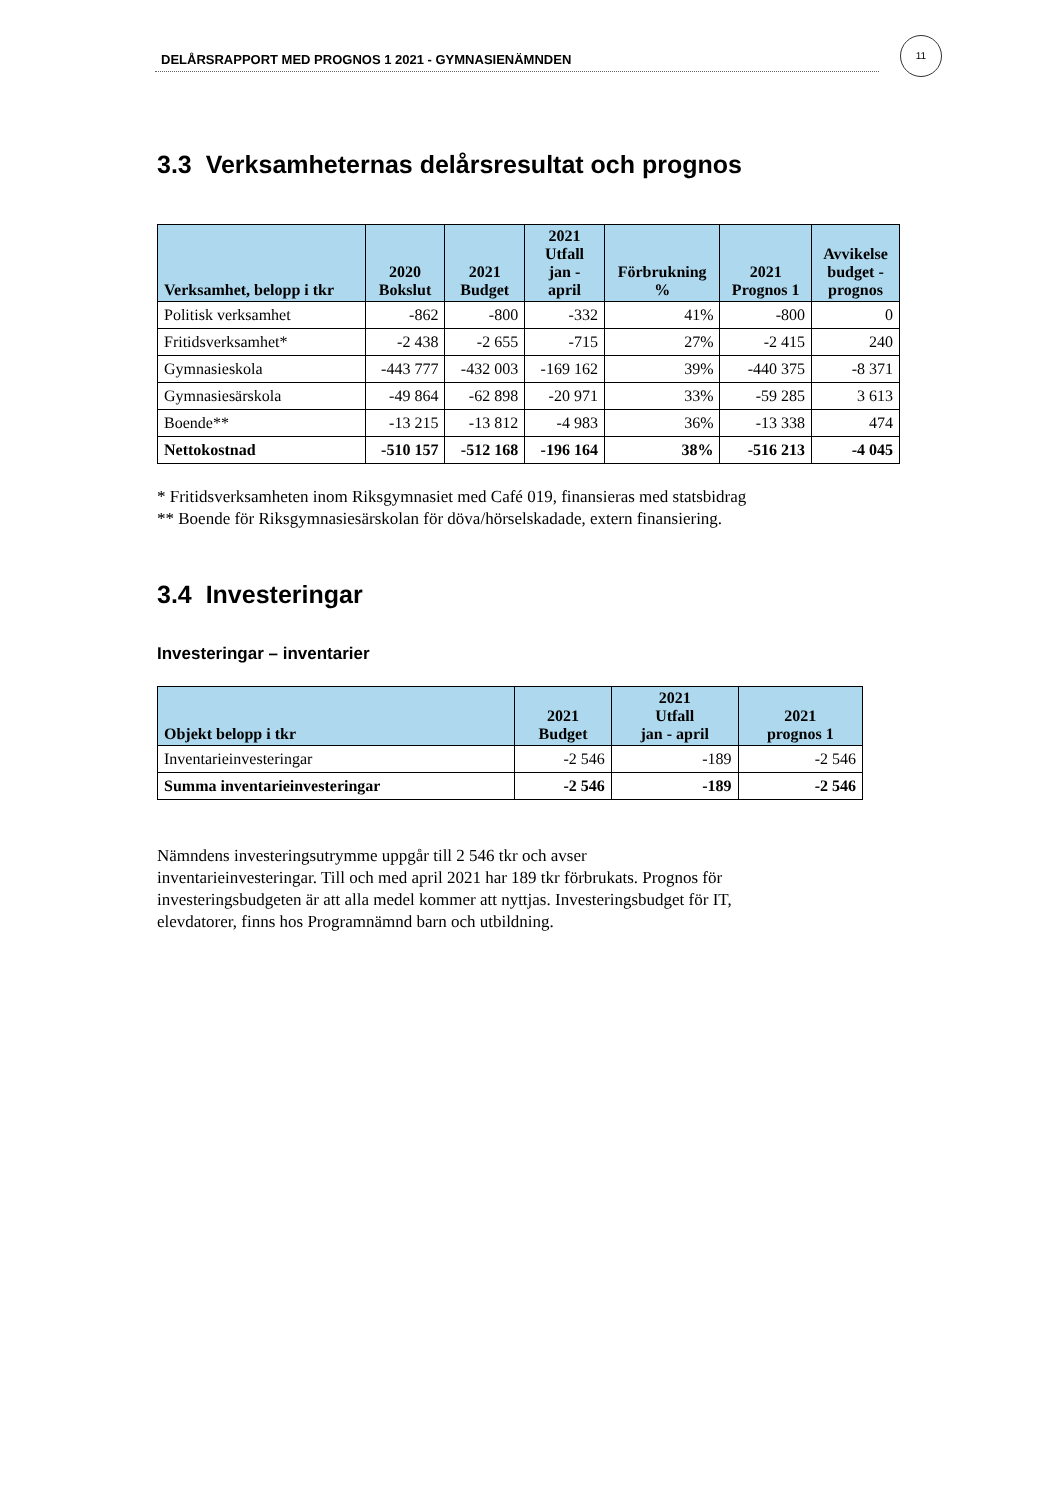DELÅRSRAPPORT MED PROGNOS 1 2021 - GYMNASIENÄMNDEN
11
3.3 Verksamheternas delårsresultat och prognos
| Verksamhet, belopp i tkr | 2020 Bokslut | 2021 Budget | 2021 Utfall jan - april | Förbrukning % | 2021 Prognos 1 | Avvikelse budget - prognos |
| --- | --- | --- | --- | --- | --- | --- |
| Politisk verksamhet | -862 | -800 | -332 | 41% | -800 | 0 |
| Fritidsverksamhet* | -2 438 | -2 655 | -715 | 27% | -2 415 | 240 |
| Gymnasieskola | -443 777 | -432 003 | -169 162 | 39% | -440 375 | -8 371 |
| Gymnasiesärskola | -49 864 | -62 898 | -20 971 | 33% | -59 285 | 3 613 |
| Boende** | -13 215 | -13 812 | -4 983 | 36% | -13 338 | 474 |
| Nettokostnad | -510 157 | -512 168 | -196 164 | 38% | -516 213 | -4 045 |
* Fritidsverksamheten inom Riksgymnasiet med Café 019, finansieras med statsbidrag
** Boende för Riksgymnasiesärskolan för döva/hörselskadade, extern finansiering.
3.4 Investeringar
Investeringar – inventarier
| Objekt belopp i tkr | 2021 Budget | 2021 Utfall jan - april | 2021 prognos 1 |
| --- | --- | --- | --- |
| Inventarieinvesteringar | -2 546 | -189 | -2 546 |
| Summa inventarieinvesteringar | -2 546 | -189 | -2 546 |
Nämndens investeringsutrymme uppgår till 2 546 tkr och avser
inventarieinvesteringar. Till och med april 2021 har 189 tkr förbrukats. Prognos för
investeringsbudgeten är att alla medel kommer att nyttjas. Investeringsbudget för IT,
elevdatorer, finns hos Programnämnd barn och utbildning.